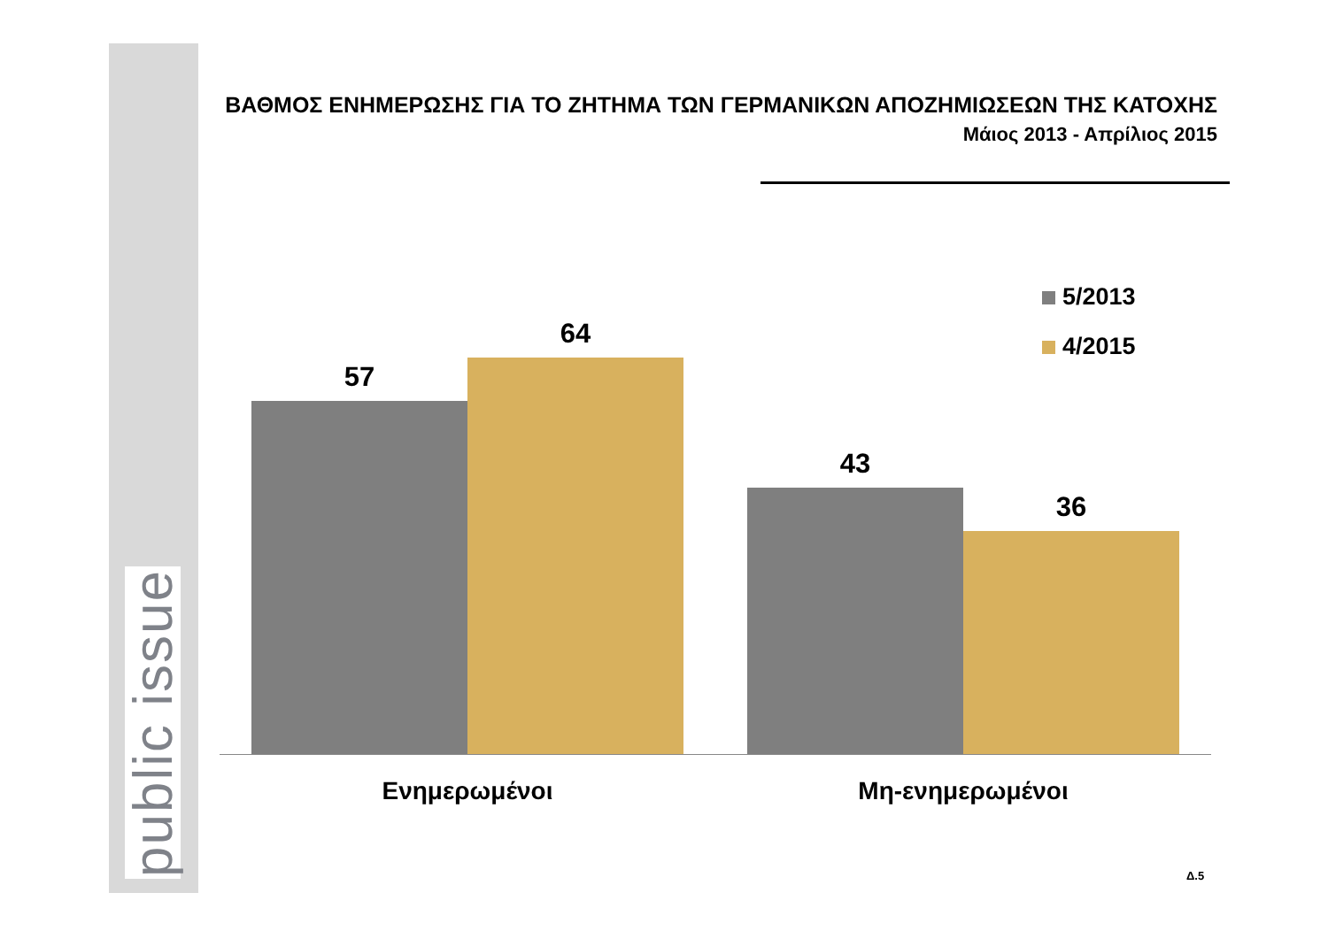public issue
ΒΑΘΜΟΣ ΕΝΗΜΕΡΩΣΗΣ ΓΙΑ ΤΟ ΖΗΤΗΜΑ ΤΩΝ ΓΕΡΜΑΝΙΚΩΝ ΑΠΟΖΗΜΙΩΣΕΩΝ ΤΗΣ ΚΑΤΟΧΗΣ
Μάιος 2013 - Απρίλιος 2015
5/2013
4/2015
57
64
43
36
Ενημερωμένοι Μη-ενημερωμένοι
Δ.5